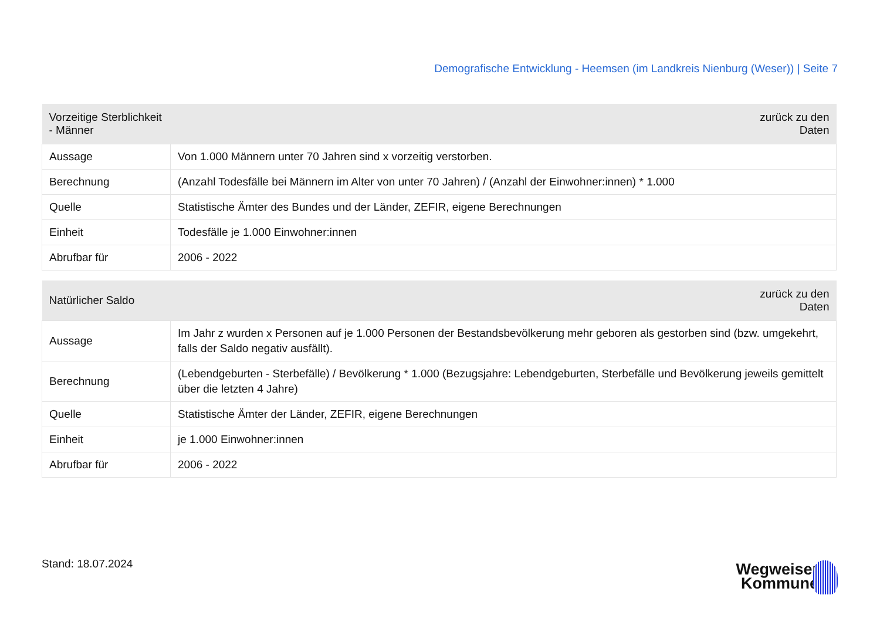Demografische Entwicklung - Heemsen (im Landkreis Nienburg (Weser)) | Seite 7
| Vorzeitige Sterblichkeit - Männer | zurück zu den Daten |
| --- | --- |
| Aussage | Von 1.000 Männern unter 70 Jahren sind x vorzeitig verstorben. |
| Berechnung | (Anzahl Todesfälle bei Männern im Alter von unter 70 Jahren) / (Anzahl der Einwohner:innen) * 1.000 |
| Quelle | Statistische Ämter des Bundes und der Länder, ZEFIR, eigene Berechnungen |
| Einheit | Todesfälle je 1.000 Einwohner:innen |
| Abrufbar für | 2006 - 2022 |
| Natürlicher Saldo | zurück zu den Daten |
| --- | --- |
| Aussage | Im Jahr z wurden x Personen auf je 1.000 Personen der Bestandsbevölkerung mehr geboren als gestorben sind (bzw. umgekehrt, falls der Saldo negativ ausfällt). |
| Berechnung | (Lebendgeburten - Sterbefälle) / Bevölkerung * 1.000 (Bezugsjahre: Lebendgeburten, Sterbefälle und Bevölkerung jeweils gemittelt über die letzten 4 Jahre) |
| Quelle | Statistische Ämter der Länder, ZEFIR, eigene Berechnungen |
| Einheit | je 1.000 Einwohner:innen |
| Abrufbar für | 2006 - 2022 |
Stand: 18.07.2024
Wegweiser
Kommune